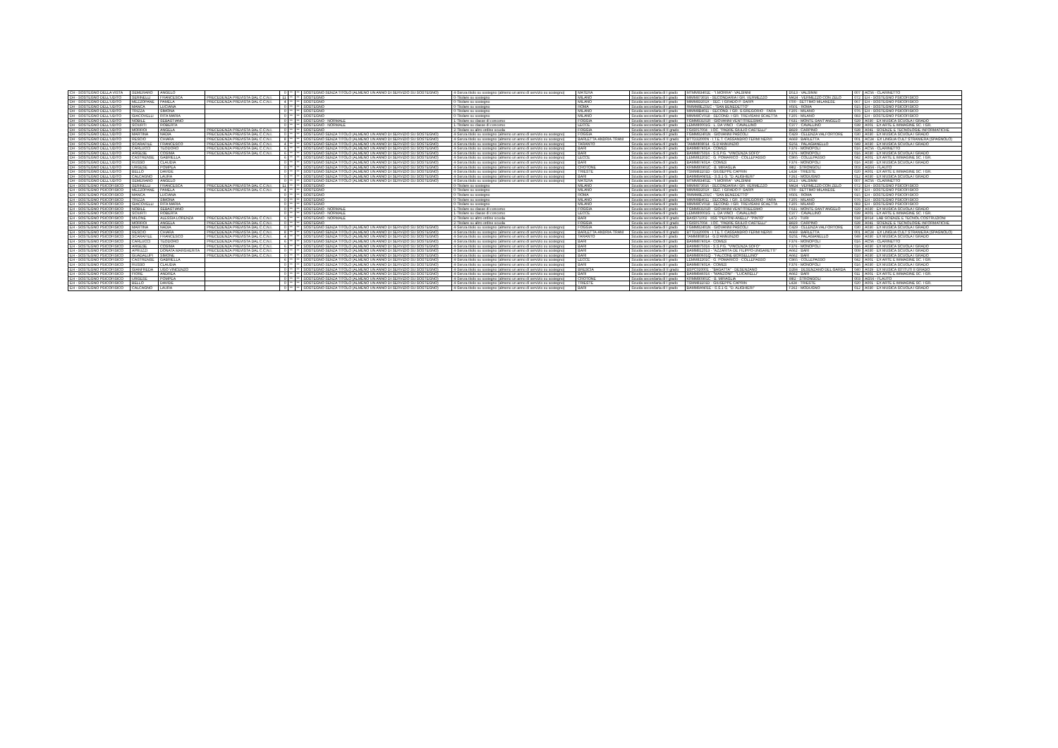| CH - SOSTEGNO DELLA VISTA | SEMERARO | ANGELO | | 0 | ** | ** | SOSTEGNO SENZA TITOLO (ALMENO UN ANNO DI SERVIZIO SU SOSTEGNO) | 4-Senza titolo su sostegno (almeno un anno di servizio su sostegno) | MATERA | Scuola secondaria di I grado | MTMM83401E - "I.MORRA"- VALSINNI | D513 - VALSINNI | 007 | AC56 - CLARINETTO |
| DH - SOSTEGNO DELL'UDITO | SERINELLI | FRANCESCA | PRECEDENZA PREVISTA DAL C.C.N.I. | 11 | ** | ** | SOSTEGNO | 0-Titolare su sostegno | MILANO | Scuola secondaria di I grado | MIMM873016 - SECONDARIA I GR. VERMEZZO | M424 - VERMEZZO CON ZELO | 072 | EH - SOSTEGNO PSICOFISICO |
| DH - SOSTEGNO DELL'UDITO | MEZZOPANE | PAMELA | PRECEDENZA PREVISTA DAL C.C.N.I. | 4 | ** | ** | SOSTEGNO | 0-Titolare su sostegno | MILANO | Scuola secondaria di I grado | MIMM83201X - SEC. I GRADO P. SARPI | I700 - SETTIMO MILANESE | 067 | EH - SOSTEGNO PSICOFISICO |
| DH - SOSTEGNO DELL'UDITO | MANCA | LUCIANA | | 0 | ** | ** | SOSTEGNO | 0-Titolare su sostegno | ROMA | Scuola secondaria di I grado | RMMM8EZ01C - "SAN BENEDETTO" | H501 - ROMA | 015 | EH - SOSTEGNO PSICOFISICO |
| DH - SOSTEGNO DELL'UDITO | TRIZZA | SIMONA | | 0 | ** | ** | SOSTEGNO | 0-Titolare su sostegno | MILANO | Scuola secondaria di I grado | MIMM8B4011 - SECOND. I GR. S.GREGORIO - FARA | F205 - MILANO | 076 | EH - SOSTEGNO PSICOFISICO |
| DH - SOSTEGNO DELL'UDITO | GIACOVELLI | RITA MARIA | | 0 | ** | ** | SOSTEGNO | 0-Titolare su sostegno | MILANO | Scuola secondaria di I grado | MIMM8CV018 - SECOND. I GR. TREVISANI SCAETTA | F205 - MILANO | 083 | EH - SOSTEGNO PSICOFISICO |
| DH - SOSTEGNO DELL'UDITO | NOBILE | SEBASTIANO | | 0 | ** | ** | SOSTEGNO - NORMALE | 1-Titolare su classe di concorso | FOGGIA | Scuola secondaria di I grado | FGMM83101R - GIOVANNI VENTITREESIMO | F631 - MONTE SANT'ANGELO | 029 | A030 - EX MUSICA SCUOLA I GRADO |
| DH - SOSTEGNO DELL'UDITO | SCIURTI | ROBERTA | | 0 | ** | ** | SOSTEGNO - NORMALE | 1-Titolare su classe di concorso | LECCE | Scuola secondaria di I grado | LEMM80001G - L. DA VINCI - CAVALLINO | C377 - CAVALLINO | 039 | A001 - EX ARTE E IMMAGINE SC. I GR. |
| DH - SOSTEGNO DELL'UDITO | MORROI | ANGELA | PRECEDENZA PREVISTA DAL C.C.N.I. | 0 | ** | ** | SOSTEGNO | 2-Titolare su altro ordine scuola | FOGGIA | Scuola secondaria di II grado | FGIS057004 - I.OC. "PADRE GIULIO CASTELLI" | B829 - CARPINO | 028 | A041 - SCIENZE E TECNOLOGIE INFORMATICHE |
| DH - SOSTEGNO DELL'UDITO | MARTINA | NADIA | PRECEDENZA PREVISTA DAL C.C.N.I. | 0 | ** | ** | SOSTEGNO SENZA TITOLO (ALMENO UN ANNO DI SERVIZIO SU SOSTEGNO) | 4-Senza titolo su sostegno (almeno un anno di servizio su sostegno) | FOGGIA | Scuola secondaria di I grado | FGMM82401N - GIOVANNI PASCOLI | C429 - CELENZA VALFORTORE | 030 | A030 - EX MUSICA SCUOLA I GRADO |
| DH - SOSTEGNO DELL'UDITO | RESCIO | CHIARA | PRECEDENZA PREVISTA DAL C.C.N.I. | 8 | ** | ** | SOSTEGNO SENZA TITOLO (ALMENO UN ANNO DI SERVIZIO SU SOSTEGNO) | 4-Senza titolo su sostegno (almeno un anno di servizio su sostegno) | BARLETTA-ANDRIA-TRANI | Scuola secondaria di II grado | BTTD32000N - I.T.E.T. CASSANDRO FERMI NERVI | A669 - BARLETTA | 001 | AC24 - EX LINGUA CULT STRANIERA (SPAGNOLO) |
| DH - SOSTEGNO DELL'UDITO | SCARAFILE | FRANCESCO | PRECEDENZA PREVISTA DAL C.C.N.I. | 4 | ** | ** | SOSTEGNO SENZA TITOLO (ALMENO UN ANNO DI SERVIZIO SU SOSTEGNO) | 4-Senza titolo su sostegno (almeno un anno di servizio su sostegno) | TARANTO | Scuola secondaria di I grado | TAMM808014 - G.D'ANNUNZIO | G251 - PALAGIANELLO | 049 | A030 - EX MUSICA SCUOLA I GRADO |
| DH - SOSTEGNO DELL'UDITO | CARLUCCI | TEODORO | PRECEDENZA PREVISTA DAL C.C.N.I. | 6 | ** | ** | SOSTEGNO SENZA TITOLO (ALMENO UN ANNO DI SERVIZIO SU SOSTEGNO) | 4-Senza titolo su sostegno (almeno un anno di servizio su sostegno) | BARI | Scuola secondaria di I grado | BAMM87401A - COMES | F376 - MONOPOLI | 016 | AC56 - CLARINETTO |
| DH - SOSTEGNO DELL'UDITO | ARGESE | COSIMA | PRECEDENZA PREVISTA DAL C.C.N.I. | 6 | ** | ** | SOSTEGNO SENZA TITOLO (ALMENO UN ANNO DI SERVIZIO SU SOSTEGNO) | 4-Senza titolo su sostegno (almeno un anno di servizio su sostegno) | BARI | Scuola secondaria di I grado | BAMM875016 - S.S.P.G. "VINCENZA SOFO" | F376 - MONOPOLI | 016 | A030 - EX MUSICA SCUOLA I GRADO |
| DH - SOSTEGNO DELL'UDITO | CASTRENSE | GABRIELLA | | 6 | ** | ** | SOSTEGNO SENZA TITOLO (ALMENO UN ANNO DI SERVIZIO SU SOSTEGNO) | 4-Senza titolo su sostegno (almeno un anno di servizio su sostegno) | LECCE | Scuola secondaria di I grado | LEMM82201C - G. POMARICO - COLLEPASSO | C865 - COLLEPASSO | 042 | A001 - EX ARTE E IMMAGINE SC. I GR. |
| DH - SOSTEGNO DELL'UDITO | RUSSO | CLAUDIA | | 0 | ** | ** | SOSTEGNO SENZA TITOLO (ALMENO UN ANNO DI SERVIZIO SU SOSTEGNO) | 4-Senza titolo su sostegno (almeno un anno di servizio su sostegno) | BARI | Scuola secondaria di I grado | BAMM87401A - COMES | F376 - MONOPOLI | 016 | A030 - EX MUSICA SCUOLA I GRADO |
| DH - SOSTEGNO DELL'UDITO | URGESE | POMPEA | | 0 | ** | ** | SOSTEGNO SENZA TITOLO (ALMENO UN ANNO DI SERVIZIO SU SOSTEGNO) | 4-Senza titolo su sostegno (almeno un anno di servizio su sostegno) | CROTONE | Scuola secondaria di I grado | KRMM80901C - B. MIRAGLIA | I982 - STRONGOLI | 003 | AG56 - FLAUTO |
| DH - SOSTEGNO DELL'UDITO | BELLO | DAVIDE | | 0 | ** | ** | SOSTEGNO SENZA TITOLO (ALMENO UN ANNO DI SERVIZIO SU SOSTEGNO) | 4-Senza titolo su sostegno (almeno un anno di servizio su sostegno) | TRIESTE | Scuola secondaria di I grado | TSMM81101D - GIUSEPPE CAPRIN | L424 - TRIESTE | 020 | A001 - EX ARTE E IMMAGINE SC. I GR. |
| DH - SOSTEGNO DELL'UDITO | CALCAGNO | LAURA | | 0 | ** | ** | SOSTEGNO SENZA TITOLO (ALMENO UN ANNO DI SERVIZIO SU SOSTEGNO) | 4-Senza titolo su sostegno (almeno un anno di servizio su sostegno) | BARI | Scuola secondaria di I grado | BAMM8AN01E - S.S.1 G. "D. ALIGHIERI" | F262 - MODUGNO | 012 | A030 - EX MUSICA SCUOLA I GRADO |
| DH - SOSTEGNO DELL'UDITO | SEMERARO | ANGELO | | 0 | ** | ** | SOSTEGNO SENZA TITOLO (ALMENO UN ANNO DI SERVIZIO SU SOSTEGNO) | 4-Senza titolo su sostegno (almeno un anno di servizio su sostegno) | MATERA | Scuola secondaria di I grado | MTMM83401E - "I.MORRA"- VALSINNI | D513 - VALSINNI | 007 | AC56 - CLARINETTO |
| EH - SOSTEGNO PSICOFISICO | SERINELLI | FRANCESCA | PRECEDENZA PREVISTA DAL C.C.N.I. | 11 | ** | ** | SOSTEGNO | 0-Titolare su sostegno | MILANO | Scuola secondaria di I grado | MIMM873016 - SECONDARIA I GR. VERMEZZO | M424 - VERMEZZO CON ZELO | 072 | EH - SOSTEGNO PSICOFISICO |
| EH - SOSTEGNO PSICOFISICO | MEZZOPANE | PAMELA | PRECEDENZA PREVISTA DAL C.C.N.I. | 4 | ** | ** | SOSTEGNO | 0-Titolare su sostegno | MILANO | Scuola secondaria di I grado | MIMM83201X - SEC. I GRADO P. SARPI | I700 - SETTIMO MILANESE | 067 | EH - SOSTEGNO PSICOFISICO |
| EH - SOSTEGNO PSICOFISICO | MANCA | LUCIANA | | 0 | ** | ** | SOSTEGNO | 0-Titolare su sostegno | ROMA | Scuola secondaria di I grado | RMMM8EZ01C - "SAN BENEDETTO" | H501 - ROMA | 015 | EH - SOSTEGNO PSICOFISICO |
| EH - SOSTEGNO PSICOFISICO | TRIZZA | SIMONA | | 0 | ** | ** | SOSTEGNO | 0-Titolare su sostegno | MILANO | Scuola secondaria di I grado | MIMM8B4011 - SECOND. I GR. S.GREGORIO - FARA | F205 - MILANO | 076 | EH - SOSTEGNO PSICOFISICO |
| EH - SOSTEGNO PSICOFISICO | GIACOVELLI | RITA MARIA | | 0 | ** | ** | SOSTEGNO | 0-Titolare su sostegno | MILANO | Scuola secondaria di I grado | MIMM8CV018 - SECOND. I GR. TREVISANI SCAETTA | F205 - MILANO | 083 | EH - SOSTEGNO PSICOFISICO |
| EH - SOSTEGNO PSICOFISICO | NOBILE | SEBASTIANO | | 0 | ** | ** | SOSTEGNO - NORMALE | 1-Titolare su classe di concorso | FOGGIA | Scuola secondaria di I grado | FGMM83101R - GIOVANNI VENTITREESIMO | F631 - MONTE SANT'ANGELO | 029 | A030 - EX MUSICA SCUOLA I GRADO |
| EH - SOSTEGNO PSICOFISICO | SCIURTI | ROBERTA | | 0 | ** | ** | SOSTEGNO - NORMALE | 1-Titolare su classe di concorso | LECCE | Scuola secondaria di I grado | LEMM80001G - L. DA VINCI - CAVALLINO | C377 - CAVALLINO | 039 | A001 - EX ARTE E IMMAGINE SC. I GR. |
| EH - SOSTEGNO PSICOFISICO | MILONE | ALESSIA LORENZA | PRECEDENZA PREVISTA DAL C.C.N.I. | 6 | ** | ** | SOSTEGNO - NORMALE | 2-Titolare su altro ordine scuola | BARI | Scuola secondaria di II grado | BAIS071002 - IISS "PERTINI-ANELLI"-"PINTO" | L472 - TURI | 018 | B014 - LAB SCIENZE E TECNOL COSTRUZIONI |
| EH - SOSTEGNO PSICOFISICO | MORROI | ANGELA | PRECEDENZA PREVISTA DAL C.C.N.I. | 0 | ** | ** | SOSTEGNO | 2-Titolare su altro ordine scuola | FOGGIA | Scuola secondaria di II grado | FGIS057004 - I.OC. "PADRE GIULIO CASTELLI" | B829 - CARPINO | 028 | A041 - SCIENZE E TECNOLOGIE INFORMATICHE |
| EH - SOSTEGNO PSICOFISICO | MARTINA | NADIA | PRECEDENZA PREVISTA DAL C.C.N.I. | 0 | ** | ** | SOSTEGNO SENZA TITOLO (ALMENO UN ANNO DI SERVIZIO SU SOSTEGNO) | 4-Senza titolo su sostegno (almeno un anno di servizio su sostegno) | FOGGIA | Scuola secondaria di I grado | FGMM82401N - GIOVANNI PASCOLI | C429 - CELENZA VALFORTORE | 030 | A030 - EX MUSICA SCUOLA I GRADO |
| EH - SOSTEGNO PSICOFISICO | RESCIO | CHIARA | PRECEDENZA PREVISTA DAL C.C.N.I. | 8 | ** | ** | SOSTEGNO SENZA TITOLO (ALMENO UN ANNO DI SERVIZIO SU SOSTEGNO) | 4-Senza titolo su sostegno (almeno un anno di servizio su sostegno) | BARLETTA-ANDRIA-TRANI | Scuola secondaria di II grado | BTTD32000N - I.T.E.T. CASSANDRO FERMI NERVI | A669 - BARLETTA | 001 | AC24 - EX LINGUA CULT STRANIERA (SPAGNOLO) |
| EH - SOSTEGNO PSICOFISICO | SCARAFILE | FRANCESCO | PRECEDENZA PREVISTA DAL C.C.N.I. | 4 | ** | ** | SOSTEGNO SENZA TITOLO (ALMENO UN ANNO DI SERVIZIO SU SOSTEGNO) | 4-Senza titolo su sostegno (almeno un anno di servizio su sostegno) | TARANTO | Scuola secondaria di I grado | TAMM808014 - G.D'ANNUNZIO | G251 - PALAGIANELLO | 049 | A030 - EX MUSICA SCUOLA I GRADO |
| EH - SOSTEGNO PSICOFISICO | CARLUCCI | TEODORO | PRECEDENZA PREVISTA DAL C.C.N.I. | 6 | ** | ** | SOSTEGNO SENZA TITOLO (ALMENO UN ANNO DI SERVIZIO SU SOSTEGNO) | 4-Senza titolo su sostegno (almeno un anno di servizio su sostegno) | BARI | Scuola secondaria di I grado | BAMM87401A - COMES | F376 - MONOPOLI | 016 | AC56 - CLARINETTO |
| EH - SOSTEGNO PSICOFISICO | ARGESE | COSIMA | PRECEDENZA PREVISTA DAL C.C.N.I. | 6 | ** | ** | SOSTEGNO SENZA TITOLO (ALMENO UN ANNO DI SERVIZIO SU SOSTEGNO) | 4-Senza titolo su sostegno (almeno un anno di servizio su sostegno) | BARI | Scuola secondaria di I grado | BAMM875016 - S.S.P.G. "VINCENZA SOFO" | F376 - MONOPOLI | 016 | A030 - EX MUSICA SCUOLA I GRADO |
| EH - SOSTEGNO PSICOFISICO | APRUZZI | DONATA MARGHERITA | PRECEDENZA PREVISTA DAL C.C.N.I. | 0 | ** | ** | SOSTEGNO SENZA TITOLO (ALMENO UN ANNO DI SERVIZIO SU SOSTEGNO) | 4-Senza titolo su sostegno (almeno un anno di servizio su sostegno) | BARI | Scuola secondaria di I grado | BAMM812013 - "AZZARITA-DE FILIPPO-UNGARETTI" | A662 - BARI | 009 | A030 - EX MUSICA SCUOLA I GRADO |
| EH - SOSTEGNO PSICOFISICO | GUADALUPI | SIMONE | PRECEDENZA PREVISTA DAL C.C.N.I. | 0 | ** | ** | SOSTEGNO SENZA TITOLO (ALMENO UN ANNO DI SERVIZIO SU SOSTEGNO) | 4-Senza titolo su sostegno (almeno un anno di servizio su sostegno) | BARI | Scuola secondaria di I grado | BAMM80601Q - "FALCONE-BORSELLINO" | A662 - BARI | 010 | A030 - EX MUSICA SCUOLA I GRADO |
| EH - SOSTEGNO PSICOFISICO | CASTRENSE | GABRIELLA | | 6 | ** | ** | SOSTEGNO SENZA TITOLO (ALMENO UN ANNO DI SERVIZIO SU SOSTEGNO) | 4-Senza titolo su sostegno (almeno un anno di servizio su sostegno) | LECCE | Scuola secondaria di I grado | LEMM82201C - G. POMARICO - COLLEPASSO | C865 - COLLEPASSO | 042 | A001 - EX ARTE E IMMAGINE SC. I GR. |
| EH - SOSTEGNO PSICOFISICO | RUSSO | CLAUDIA | | 0 | ** | ** | SOSTEGNO SENZA TITOLO (ALMENO UN ANNO DI SERVIZIO SU SOSTEGNO) | 4-Senza titolo su sostegno (almeno un anno di servizio su sostegno) | BARI | Scuola secondaria di I grado | BAMM87401A - COMES | F376 - MONOPOLI | 016 | A030 - EX MUSICA SCUOLA I GRADO |
| EH - SOSTEGNO PSICOFISICO | GIANFREDA | UGO VINCENZO | | 0 | ** | ** | SOSTEGNO SENZA TITOLO (ALMENO UN ANNO DI SERVIZIO SU SOSTEGNO) | 4-Senza titolo su sostegno (almeno un anno di servizio su sostegno) | BRESCIA | Scuola secondaria di II grado | BSPC020001 - "BAGATTA" - DESENZANO | D284 - DESENZANO DEL GARDA | 040 | A029 - EX MUSICA ISTITUTI II GRADO |
| EH - SOSTEGNO PSICOFISICO | FIORE | ANDREA | | 0 | ** | ** | SOSTEGNO SENZA TITOLO (ALMENO UN ANNO DI SERVIZIO SU SOSTEGNO) | 4-Senza titolo su sostegno (almeno un anno di servizio su sostegno) | BARI | Scuola secondaria di I grado | BAMM846016 - "MANZONI" - "LUCARELLI" | A662 - BARI | 011 | A001 - EX ARTE E IMMAGINE SC. I GR. |
| EH - SOSTEGNO PSICOFISICO | URGESE | POMPEA | | 0 | ** | ** | SOSTEGNO SENZA TITOLO (ALMENO UN ANNO DI SERVIZIO SU SOSTEGNO) | 4-Senza titolo su sostegno (almeno un anno di servizio su sostegno) | CROTONE | Scuola secondaria di I grado | KRMM80901C - B. MIRAGLIA | I982 - STRONGOLI | 003 | AG56 - FLAUTO |
| EH - SOSTEGNO PSICOFISICO | BELLO | DAVIDE | | 0 | ** | ** | SOSTEGNO SENZA TITOLO (ALMENO UN ANNO DI SERVIZIO SU SOSTEGNO) | 4-Senza titolo su sostegno (almeno un anno di servizio su sostegno) | TRIESTE | Scuola secondaria di I grado | TSMM81101D - GIUSEPPE CAPRIN | L424 - TRIESTE | 020 | A001 - EX ARTE E IMMAGINE SC. I GR. |
| EH - SOSTEGNO PSICOFISICO | CALCAGNO | LAURA | | 0 | ** | ** | SOSTEGNO SENZA TITOLO (ALMENO UN ANNO DI SERVIZIO SU SOSTEGNO) | 4-Senza titolo su sostegno (almeno un anno di servizio su sostegno) | BARI | Scuola secondaria di I grado | BAMM8AN01E - S.S.1 G. "D. ALIGHIERI" | F262 - MODUGNO | 012 | A030 - EX MUSICA SCUOLA I GRADO |